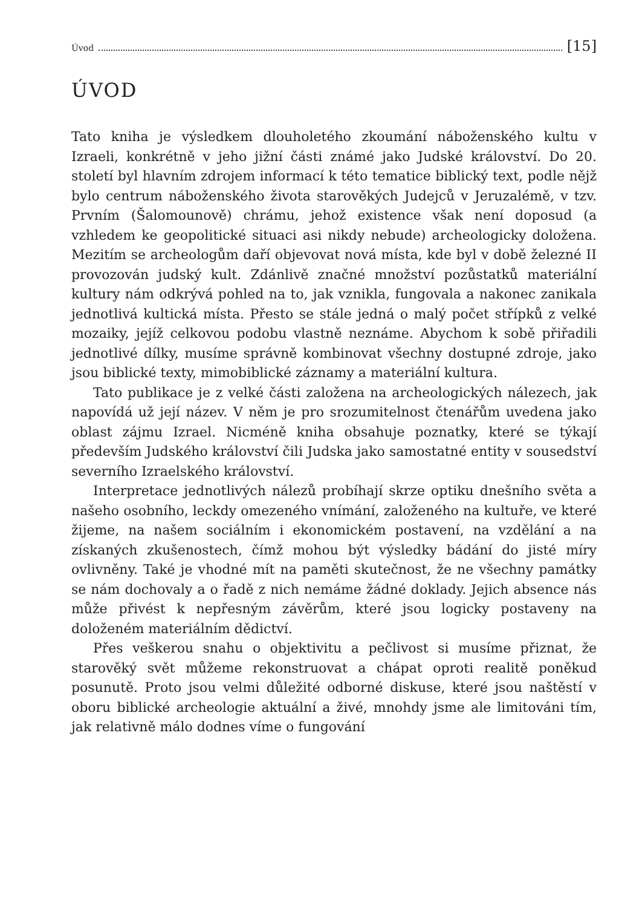Úvod [15]
ÚVOD
Tato kniha je výsledkem dlouholetého zkoumání náboženského kultu v Izraeli, konkrétně v jeho jižní části známé jako Judské království. Do 20. století byl hlavním zdrojem informací k této tematice biblický text, podle nějž bylo centrum náboženského života starověkých Judejců v Jeruzalémě, v tzv. Prvním (Šalomounově) chrámu, jehož existence však není doposud (a vzhledem ke geopolitické situaci asi nikdy nebude) archeologicky doložena. Mezitím se archeologům daří objevovat nová místa, kde byl v době železné II provozován judský kult. Zdánlivě značné množství pozůstatků materiální kultury nám odkrývá pohled na to, jak vznikla, fungovala a nakonec zanikala jednotlivá kultická místa. Přesto se stále jedná o malý počet střípků z velké mozaiky, jejíž celkovou podobu vlastně neznáme. Abychom k sobě přiřadili jednotlivé dílky, musíme správně kombinovat všechny dostupné zdroje, jako jsou biblické texty, mimobiblické záznamy a materiální kultura.
Tato publikace je z velké části založena na archeologických nálezech, jak napovídá už její název. V něm je pro srozumitelnost čtenářům uvedena jako oblast zájmu Izrael. Nicméně kniha obsahuje poznatky, které se týkají především Judského království čili Judska jako samostatné entity v sousedství severního Izraelského království.
Interpretace jednotlivých nálezů probíhají skrze optiku dnešního světa a našeho osobního, leckdy omezeného vnímání, založeného na kultuře, ve které žijeme, na našem sociálním i ekonomickém postavení, na vzdělání a na získaných zkušenostech, čímž mohou být výsledky bádání do jisté míry ovlivněny. Také je vhodné mít na paměti skutečnost, že ne všechny památky se nám dochovaly a o řadě z nich nemáme žádné doklady. Jejich absence nás může přivést k nepřesným závěrům, které jsou logicky postaveny na doloženém materiálním dědictví.
Přes veškerou snahu o objektivitu a pečlivost si musíme přiznat, že starověký svět můžeme rekonstruovat a chápat oproti realitě poněkud posunutě. Proto jsou velmi důležité odborné diskuse, které jsou naštěstí v oboru biblické archeologie aktuální a živé, mnohdy jsme ale limitováni tím, jak relativně málo dodnes víme o fungování